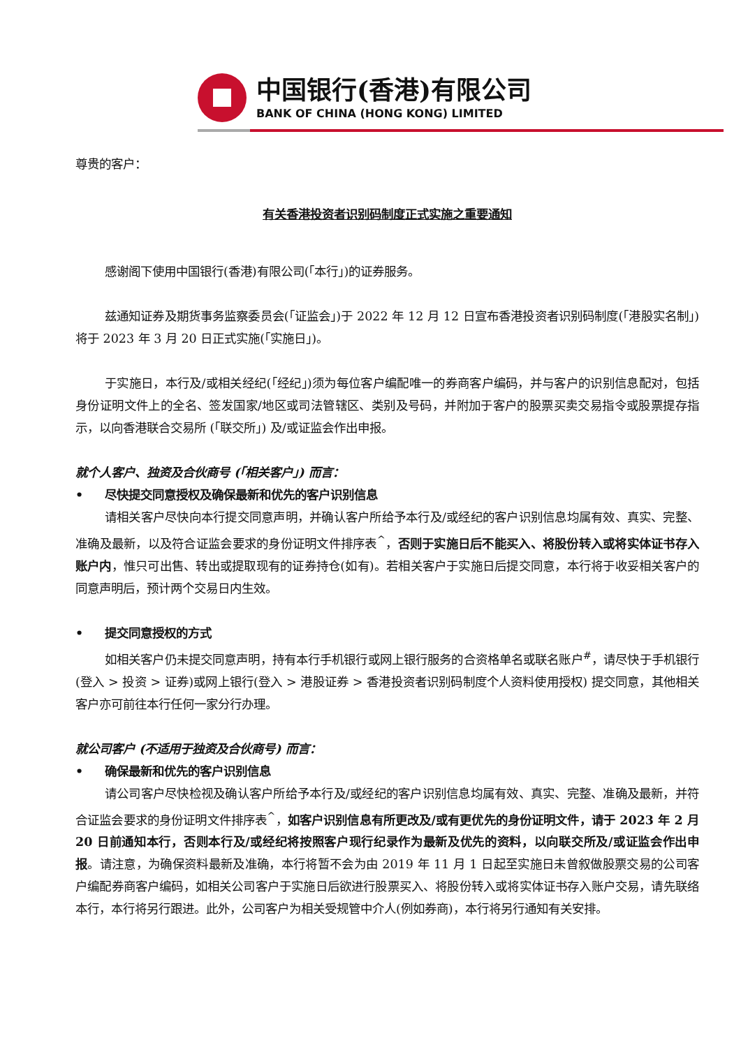中国银行(香港)有限公司
BANK OF CHINA (HONG KONG) LIMITED
尊贵的客户：
有关香港投资者识别码制度正式实施之重要通知
感谢阁下使用中国银行(香港)有限公司(「本行」)的证券服务。
兹通知证券及期货事务监察委员会(「证监会」)于 2022 年 12 月 12 日宣布香港投资者识别码制度(「港股实名制」) 将于 2023 年 3 月 20 日正式实施(「实施日」)。
于实施日，本行及/或相关经纪(「经纪」)须为每位客户编配唯一的券商客户编码，并与客户的识别信息配对，包括身份证明文件上的全名、签发国家/地区或司法管辖区、类别及号码，并附加于客户的股票买卖交易指令或股票提存指示，以向香港联合交易所 (「联交所」) 及/或证监会作出申报。
就个人客户、独资及合伙商号 (「相关客户」) 而言：
• 尽快提交同意授权及确保最新和优先的客户识别信息
请相关客户尽快向本行提交同意声明，并确认客户所给予本行及/或经纪的客户识别信息均属有效、真实、完整、准确及最新，以及符合证监会要求的身份证明文件排序表<sup>^</sup>，否则于实施日后不能买入、将股份转入或将实体证书存入账户内，惟只可出售、转出或提取现有的证券持仓(如有)。若相关客户于实施日后提交同意，本行将于收妥相关客户的同意声明后，预计两个交易日内生效。
• 提交同意授权的方式
如相关客户仍未提交同意声明，持有本行手机银行或网上银行服务的合资格单名或联名账户<sup>#</sup>，请尽快于手机银行(登入 > 投资 > 证券)或网上银行(登入 > 港股证券 > 香港投资者识别码制度个人资料使用授权) 提交同意，其他相关客户亦可前往本行任何一家分行办理。
就公司客户 (不适用于独资及合伙商号) 而言：
• 确保最新和优先的客户识别信息
请公司客户尽快检视及确认客户所给予本行及/或经纪的客户识别信息均属有效、真实、完整、准确及最新，并符合证监会要求的身份证明文件排序表<sup>^</sup>，如客户识别信息有所更改及/或有更优先的身份证明文件，请于 2023 年 2 月 20 日前通知本行，否则本行及/或经纪将按照客户现行纪录作为最新及优先的资料，以向联交所及/或证监会作出申报。请注意，为确保资料最新及准确，本行将暂不会为由 2019 年 11 月 1 日起至实施日未曾叙做股票交易的公司客户编配券商客户编码，如相关公司客户于实施日后欲进行股票买入、将股份转入或将实体证书存入账户交易，请先联络本行，本行将另行跟进。此外，公司客户为相关受规管中介人(例如券商)，本行将另行通知有关安排。